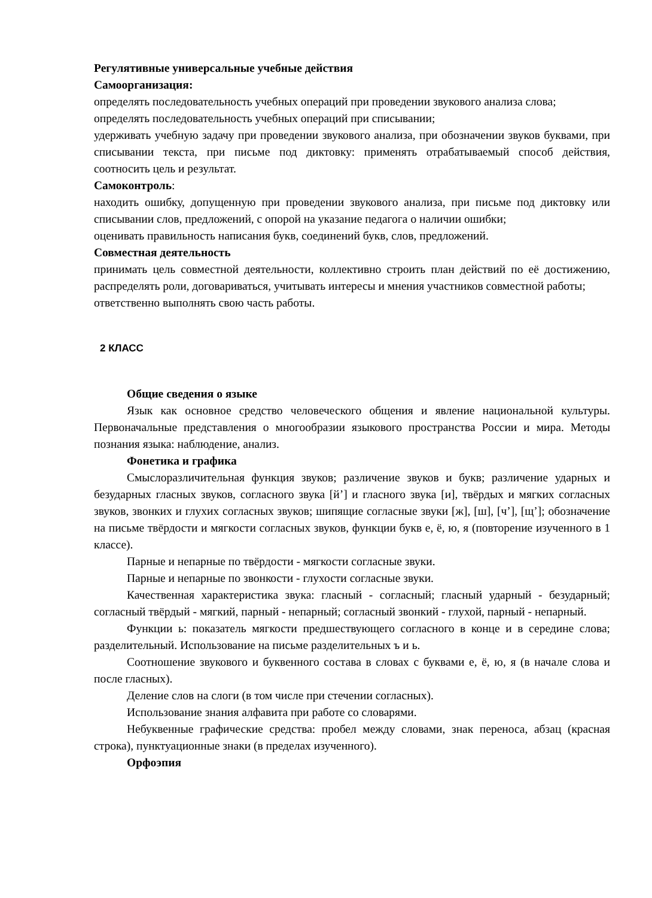Регулятивные универсальные учебные действия
Самоорганизация:
определять последовательность учебных операций при проведении звукового анализа слова;
определять последовательность учебных операций при списывании;
удерживать учебную задачу при проведении звукового анализа, при обозначении звуков буквами, при списывании текста, при письме под диктовку: применять отрабатываемый способ действия, соотносить цель и результат.
Самоконтроль:
находить ошибку, допущенную при проведении звукового анализа, при письме под диктовку или списывании слов, предложений, с опорой на указание педагога о наличии ошибки;
оценивать правильность написания букв, соединений букв, слов, предложений.
Совместная деятельность
принимать цель совместной деятельности, коллективно строить план действий по её достижению, распределять роли, договариваться, учитывать интересы и мнения участников совместной работы;
ответственно выполнять свою часть работы.
2 КЛАСС
Общие сведения о языке
Язык как основное средство человеческого общения и явление национальной культуры. Первоначальные представления о многообразии языкового пространства России и мира. Методы познания языка: наблюдение, анализ.
Фонетика и графика
Смыслоразличительная функция звуков; различение звуков и букв; различение ударных и безударных гласных звуков, согласного звука [й’] и гласного звука [и], твёрдых и мягких согласных звуков, звонких и глухих согласных звуков; шипящие согласные звуки [ж], [ш], [ч’], [щ’]; обозначение на письме твёрдости и мягкости согласных звуков, функции букв е, ё, ю, я (повторение изученного в 1 классе).
Парные и непарные по твёрдости - мягкости согласные звуки.
Парные и непарные по звонкости - глухости согласные звуки.
Качественная характеристика звука: гласный - согласный; гласный ударный - безударный; согласный твёрдый - мягкий, парный - непарный; согласный звонкий - глухой, парный - непарный.
Функции ь: показатель мягкости предшествующего согласного в конце и в середине слова; разделительный. Использование на письме разделительных ъ и ь.
Соотношение звукового и буквенного состава в словах с буквами е, ё, ю, я (в начале слова и после гласных).
Деление слов на слоги (в том числе при стечении согласных).
Использование знания алфавита при работе со словарями.
Небуквенные графические средства: пробел между словами, знак переноса, абзац (красная строка), пунктуационные знаки (в пределах изученного).
Орфоэпия